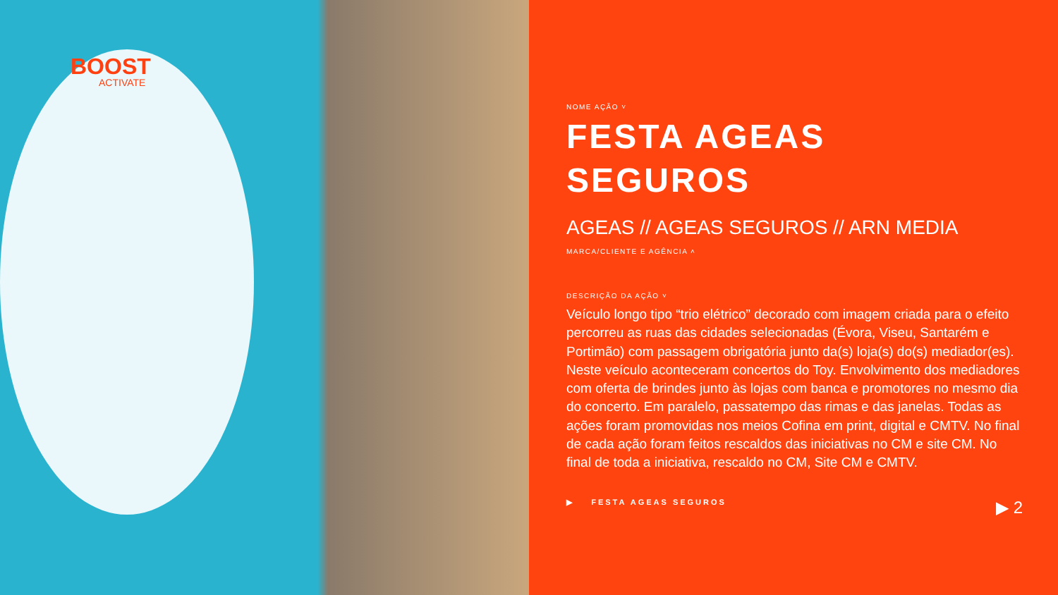BOOST
ACTIVATE
NOME AÇÃO ˅
FESTA AGEAS
SEGUROS
AGEAS // AGEAS SEGUROS // ARN MEDIA
MARCA/CLIENTE E AGÊNCIA ˄
DESCRIÇÃO DA AÇÃO ˅
Veículo longo tipo “trio elétrico” decorado com imagem criada para o efeito percorreu as ruas das cidades selecionadas (Évora, Viseu, Santarém e Portimão) com passagem obrigatória junto da(s) loja(s) do(s) mediador(es). Neste veículo aconteceram concertos do Toy. Envolvimento dos mediadores com oferta de brindes junto às lojas com banca e promotores no mesmo dia do concerto. Em paralelo, passatempo das rimas e das janelas. Todas as ações foram promovidas nos meios Cofina em print, digital e CMTV. No final de cada ação foram feitos rescaldos das iniciativas no CM e site CM. No final de toda a iniciativa, rescaldo no CM, Site CM e CMTV.
▶ FESTA AGEAS SEGUROS ▶ 2